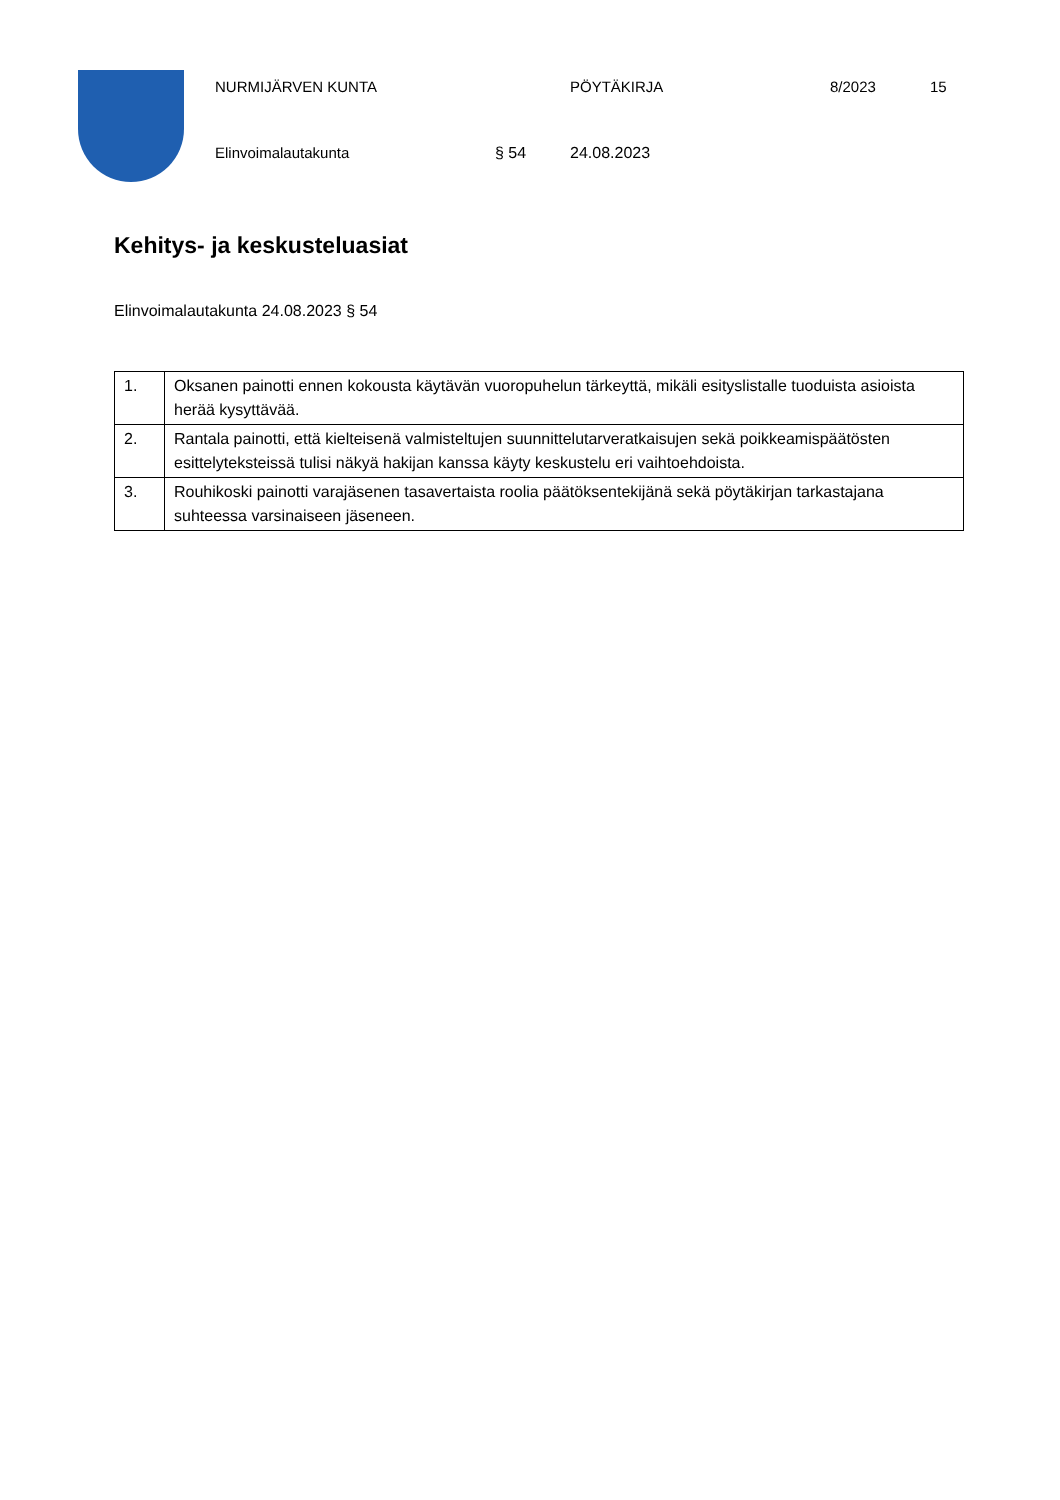NURMIJÄRVEN KUNTA PÖYTÄKIRJA 8/2023 15
Elinvoimalautakunta § 54 24.08.2023
Kehitys- ja keskusteluasiat
Elinvoimalautakunta 24.08.2023 § 54
| 1. | Oksanen painotti ennen kokousta käytävän vuoropuhelun tärkeyttä, mikäli esityslistalle tuoduista asioista herää kysyttävää. |
| 2. | Rantala painotti, että kielteisenä valmisteltujen suunnittelutarveratkaisujen sekä poikkeamispäätösten esittelyteksteissä tulisi näkyä hakijan kanssa käyty keskustelu eri vaihtoehdoista. |
| 3. | Rouhikoski painotti varajäsenen tasavertaista roolia päätöksentekijänä sekä pöytäkirjan tarkastajana suhteessa varsinaiseen jäseneen. |